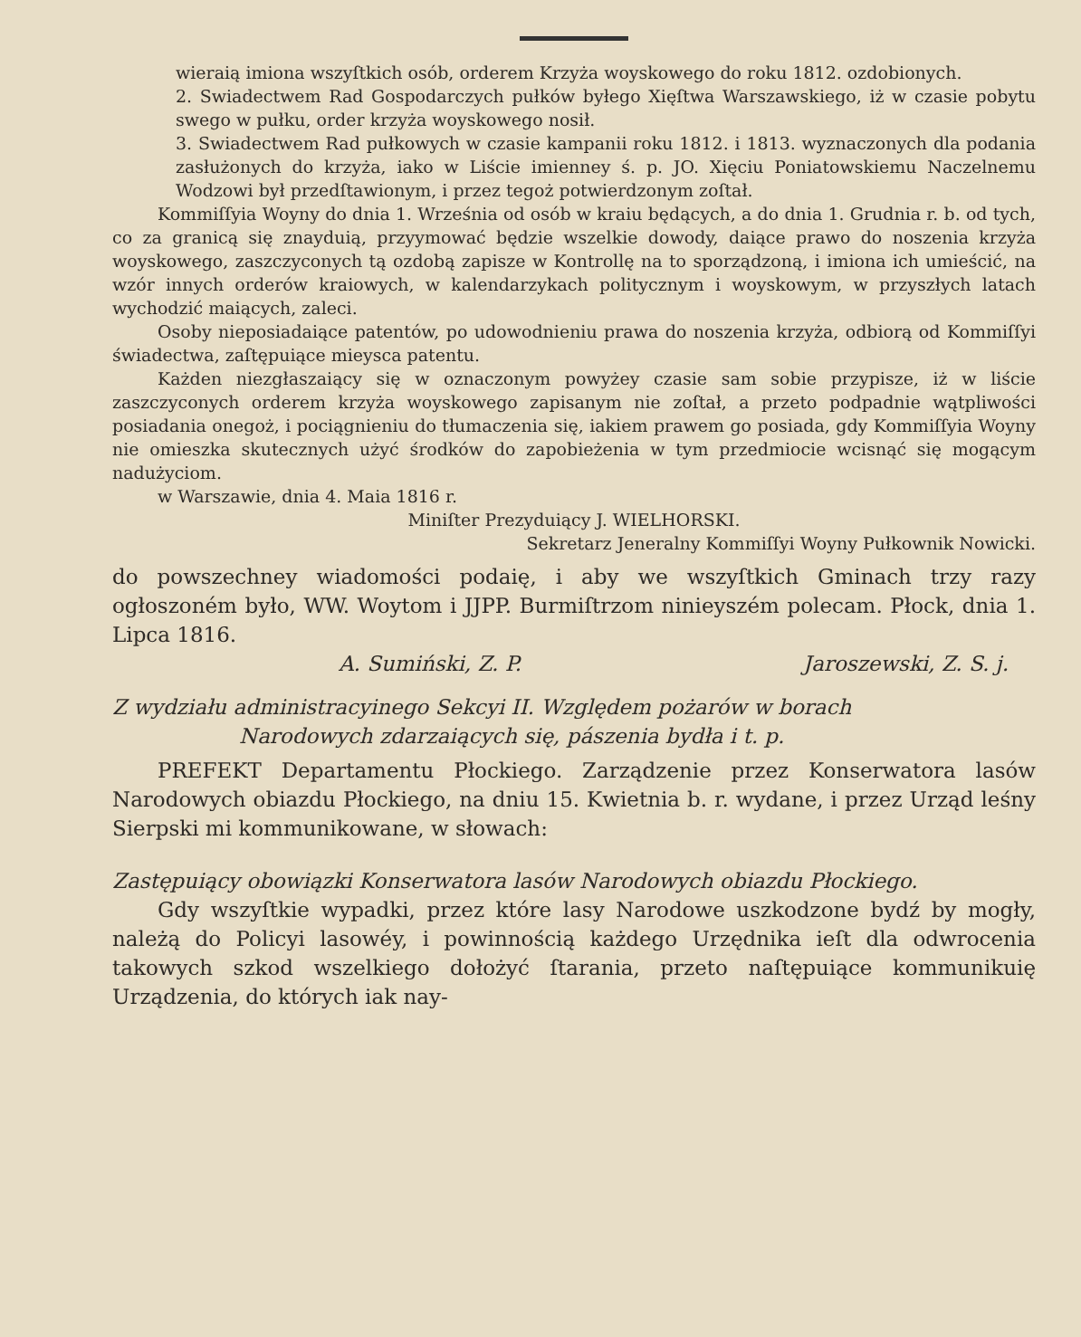wieraią imiona wszyſtkich osób, orderem Krzyża woyskowego do roku 1812. ozdobionych.
2. Swiadectwem Rad Gospodarczych pułków byłego Xięſtwa Warszawskiego, iż w czasie pobytu swego w pułku, order krzyża woyskowego nosił.
3. Swiadectwem Rad pułkowych w czasie kampanii roku 1812. i 1813. wyznaczonych dla podania zasłużonych do krzyża, iako w Liście imienney ś. p. JO. Xięciu Poniatowskiemu Naczelnemu Wodzowi był przedſtawionym, i przez tegoż potwierdzonym zoſtał.
Kommiſſyia Woyny do dnia 1. Września od osób w kraiu będących, a do dnia 1. Grudnia r. b. od tych, co za granicą się znayduią, przyymować będzie wszelkie dowody, daiące prawo do noszenia krzyża woyskowego, zaszczyconych tą ozdobą zapisze w Kontrollę na to sporządzoną, i imiona ich umieścić, na wzór innych orderów kraiowych, w kalendarzykach politycznym i woyskowym, w przyszłych latach wychodzić maiących, zaleci.
Osoby nieposiadaiące patentów, po udowodnieniu prawa do noszenia krzyża, odbiorą od Kommiſſyi świadectwa, zaſtępuiące mieysca patentu.
Każden niezgłaszaiący się w oznaczonym powyżey czasie sam sobie przypisze, iż w liście zaszczyconych orderem krzyża woyskowego zapisanym nie zoſtał, a przeto podpadnie wątpliwości posiadania onegoż, i pociągnieniu do tłumaczenia się, iakiem prawem go posiada, gdy Kommiſſyia Woyny nie omieszka skutecznych użyć środków do zapobieżenia w tym przedmiocie wcisnąć się mogącym nadużyciom.
w Warszawie, dnia 4. Maia 1816 r.
Miniſter Prezyduiący J. WIELHORSKI.
Sekretarz Jeneralny Kommiſſyi Woyny Pułkownik Nowicki.
do powszechney wiadomości podaię, i aby we wszyſtkich Gminach trzy razy ogłoszoném było, WW. Woytom i JJPP. Burmiſtrzom ninieyszém polecam. Płock, dnia 1. Lipca 1816.
A. Sumiński, Z. P. Jaroszewski, Z. S. j.
Z wydziału administracyinego Sekcyi II. Względem pożarów w borach
Narodowych zdarzaiących się, pászenia bydła i t. p.
PREFEKT Departamentu Płockiego. Zarządzenie przez Konserwatora lasów Narodowych obiazdu Płockiego, na dniu 15. Kwietnia b. r. wydane, i przez Urząd leśny Sierpski mi kommunikowane, w słowach:
Zastępuiący obowiązki Konserwatora lasów Narodowych obiazdu Płockiego.
Gdy wszyſtkie wypadki, przez które lasy Narodowe uszkodzone bydź by mogły, należą do Policyi lasowéy, i powinnością każdego Urzędnika ieſt dla odwrocenia takowych szkod wszelkiego dołożyć ſtarania, przeto naſtępuiące kommunikuię Urządzenia, do których iak nay-